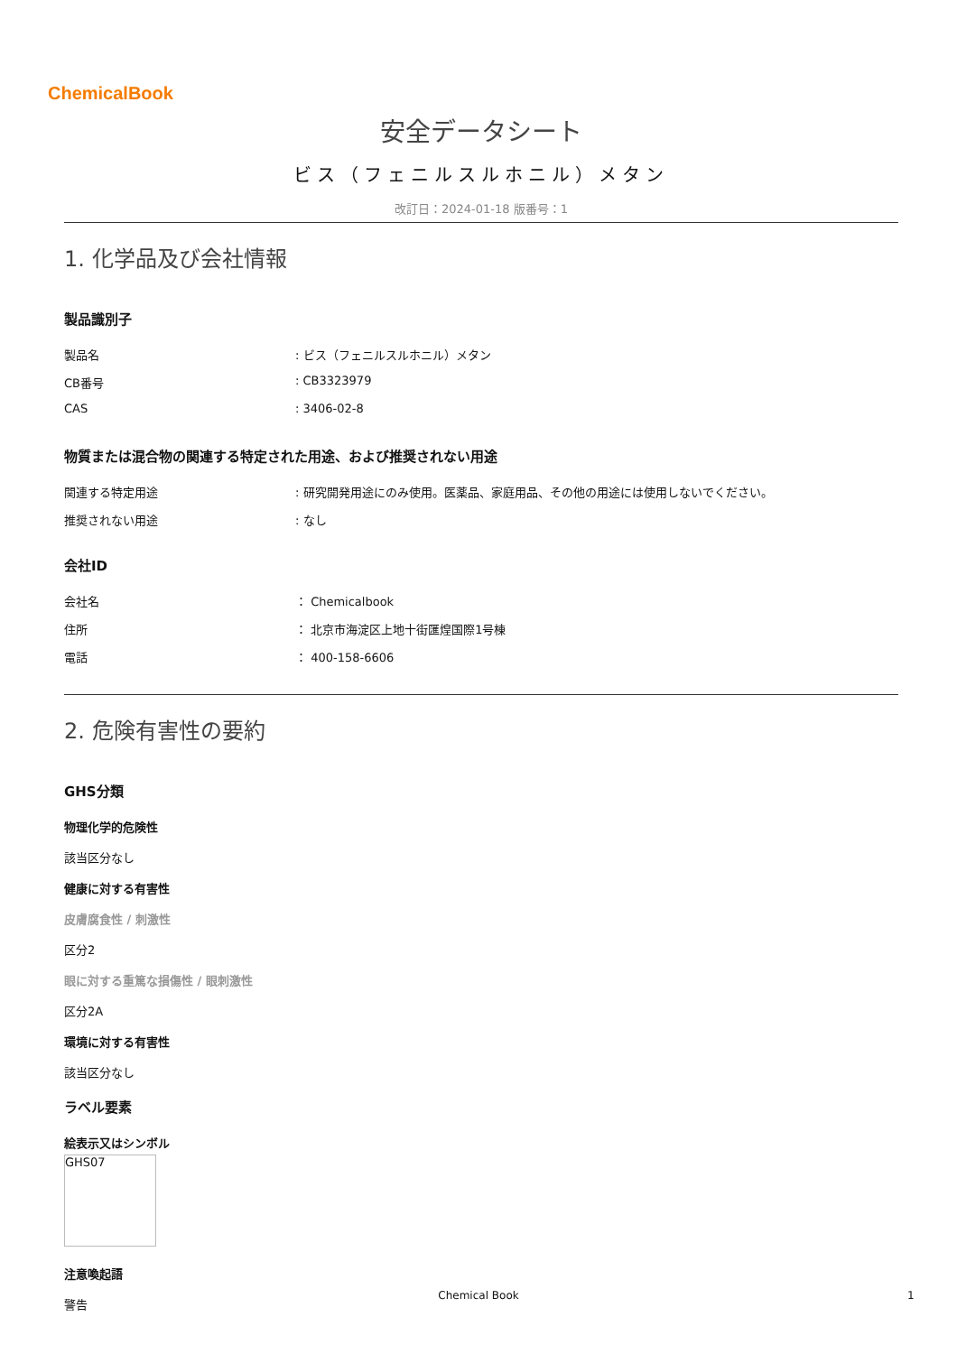ChemicalBook
安全データシート
ビス（フェニルスルホニル）メタン
改訂日：2024-01-18 版番号：1
1. 化学品及び会社情報
製品識別子
製品名: ビス（フェニルスルホニル）メタン
CB番号: CB3323979
CAS: 3406-02-8
物質または混合物の関連する特定された用途、および推奨されない用途
関連する特定用途: 研究開発用途にのみ使用。医薬品、家庭用品、その他の用途には使用しないでください。
推奨されない用途: なし
会社ID
会社名 ： Chemicalbook
住所 ： 北京市海淀区上地十街匯煌国際1号棟
電話 ： 400-158-6606
2. 危険有害性の要約
GHS分類
物理化学的危険性
該当区分なし
健康に対する有害性
皮膚腐食性 / 刺激性
区分2
眼に対する重篤な損傷性 / 眼刺激性
区分2A
環境に対する有害性
該当区分なし
ラベル要素
絵表示又はシンボル
GHS07
注意喚起語
警告
Chemical Book 1